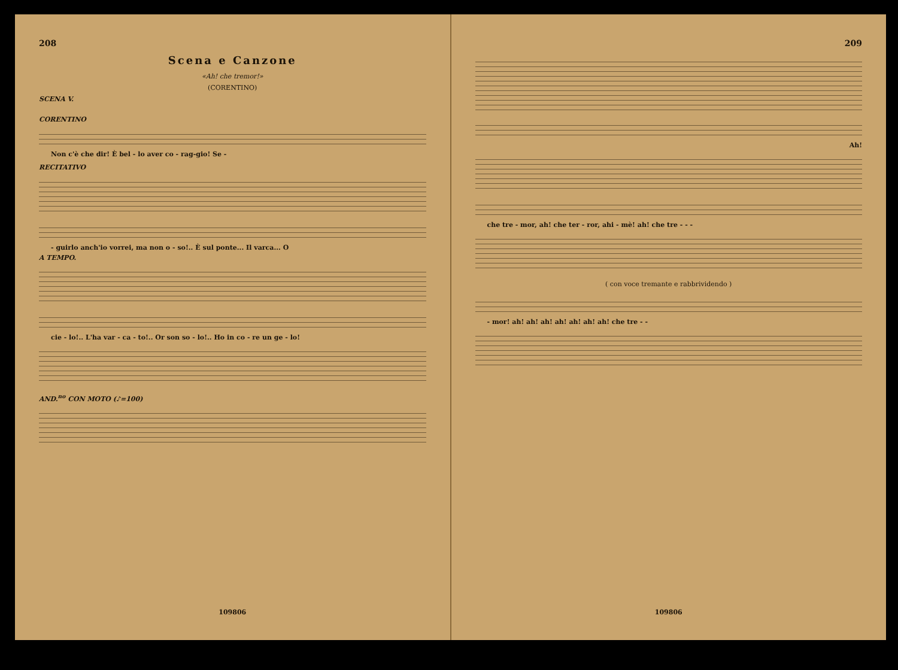208
Scena e Canzone
«Ah! che tremor!»
(CORENTINO)
SCENA V.
CORENTINO
Non c'è che dir! È bel - lo aver co - rag-gio! Se -
RECITATIVO
- guirlo anch'io vorrei, ma non o - so!.. È sul ponte... Il varca... O
A TEMPO.
cie - lo!.. L'ha var - ca - to!.. Or son so - lo!.. Ho in co - re un ge - lo!
AND.<sup>no</sup> CON MOTO (♪=100)
109806
209
Ah!
che tre - mor, ah! che ter - ror, ahi - mè! ah! che tre - - -
( con voce tremante e rabbrividendo )
- mor! ah! ah! ah! ah! ah! ah! ah! che tre - -
109806